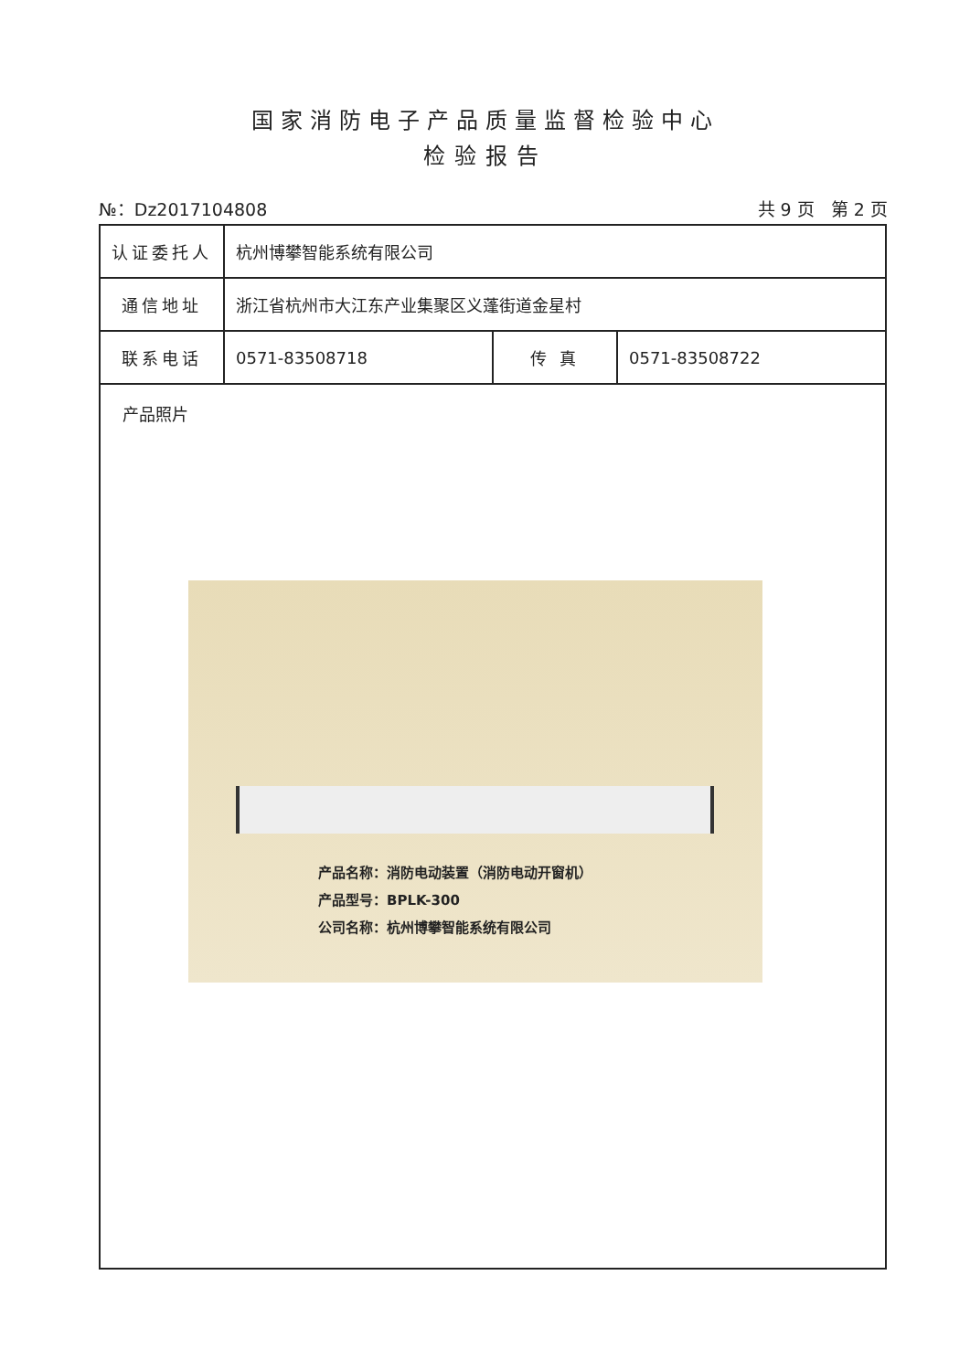国家消防电子产品质量监督检验中心
检验报告
№：Dz2017104808 共 9 页 第 2 页
| 认证委托人 | 杭州博攀智能系统有限公司 | | |
| 通信地址 | 浙江省杭州市大江东产业集聚区义蓬街道金星村 | | |
| 联系电话 | 0571-83508718 | 传 真 | 0571-83508722 |
| 产品照片 产品名称：消防电动装置（消防电动开窗机） 产品型号：BPLK-300 公司名称：杭州博攀智能系统有限公司 | | | |